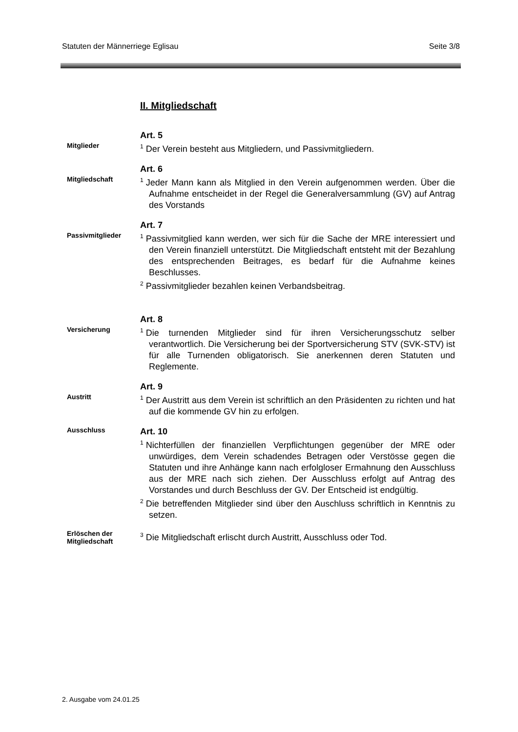Statuten der Männerriege Eglisau Seite 3/8
II. Mitgliedschaft
Mitglieder
Art. 5
<sup>1</sup> Der Verein besteht aus Mitgliedern, und Passivmitgliedern.
Mitgliedschaft
Art. 6
<sup>1</sup> Jeder Mann kann als Mitglied in den Verein aufgenommen werden. Über die Aufnahme entscheidet in der Regel die Generalversammlung (GV) auf Antrag des Vorstands
Passivmitglieder
Art. 7
<sup>1</sup> Passivmitglied kann werden, wer sich für die Sache der MRE interessiert und den Verein finanziell unterstützt. Die Mitgliedschaft entsteht mit der Bezahlung des entsprechenden Beitrages, es bedarf für die Aufnahme keines Beschlusses.
<sup>2</sup> Passivmitglieder bezahlen keinen Verbandsbeitrag.
Versicherung
Art. 8
<sup>1</sup> Die turnenden Mitglieder sind für ihren Versicherungsschutz selber verantwortlich. Die Versicherung bei der Sportversicherung STV (SVK-STV) ist für alle Turnenden obligatorisch. Sie anerkennen deren Statuten und Reglemente.
Austritt
Art. 9
<sup>1</sup> Der Austritt aus dem Verein ist schriftlich an den Präsidenten zu richten und hat auf die kommende GV hin zu erfolgen.
Ausschluss
Art. 10
<sup>1</sup> Nichterfüllen der finanziellen Verpflichtungen gegenüber der MRE oder unwürdiges, dem Verein schadendes Betragen oder Verstösse gegen die Statuten und ihre Anhänge kann nach erfolgloser Ermahnung den Ausschluss aus der MRE nach sich ziehen. Der Ausschluss erfolgt auf Antrag des Vorstandes und durch Beschluss der GV. Der Entscheid ist endgültig.
<sup>2</sup> Die betreffenden Mitglieder sind über den Auschluss schriftlich in Kenntnis zu setzen.
Erlöschen der Mitgliedschaft
<sup>3</sup> Die Mitgliedschaft erlischt durch Austritt, Ausschluss oder Tod.
2. Ausgabe vom 24.01.25